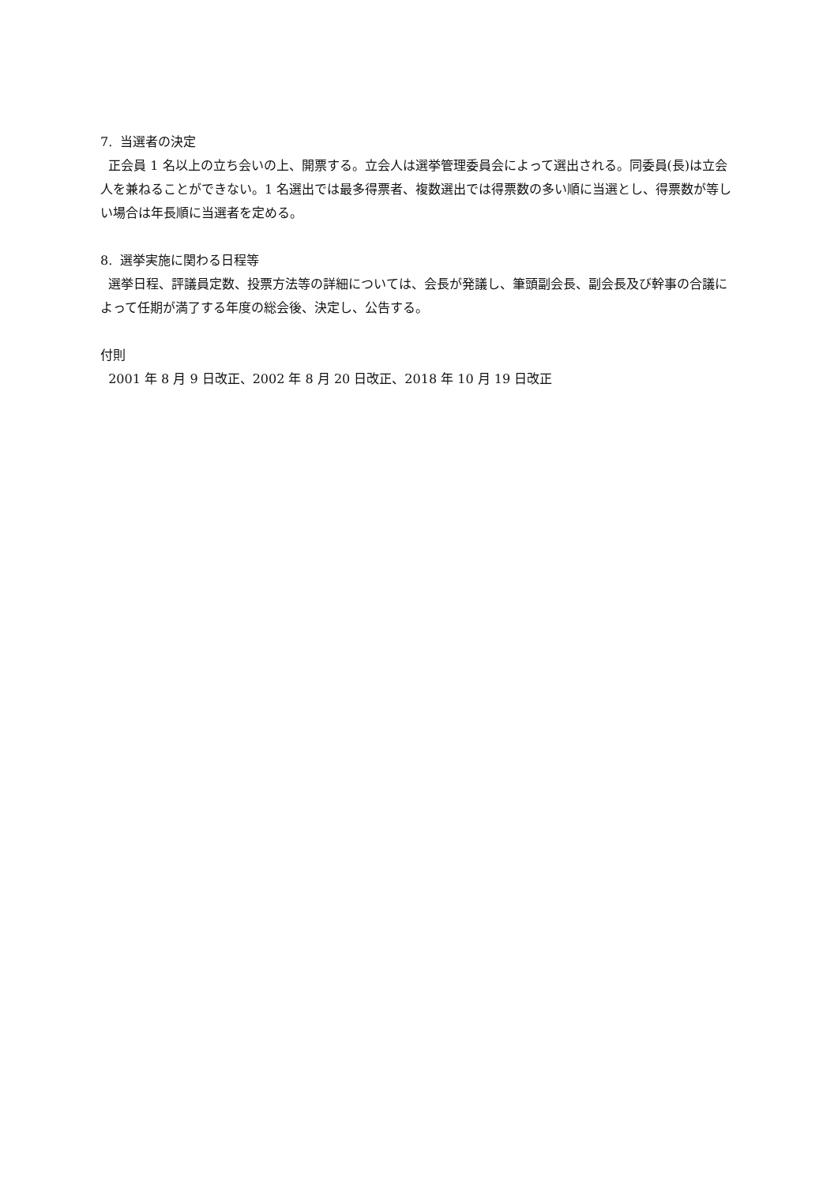7. 当選者の決定
正会員 1 名以上の立ち会いの上、開票する。立会人は選挙管理委員会によって選出される。同委員(長)は立会人を兼ねることができない。1 名選出では最多得票者、複数選出では得票数の多い順に当選とし、得票数が等しい場合は年長順に当選者を定める。
8. 選挙実施に関わる日程等
選挙日程、評議員定数、投票方法等の詳細については、会長が発議し、筆頭副会長、副会長及び幹事の合議によって任期が満了する年度の総会後、決定し、公告する。
付則
2001 年 8 月 9 日改正、2002 年 8 月 20 日改正、2018 年 10 月 19 日改正